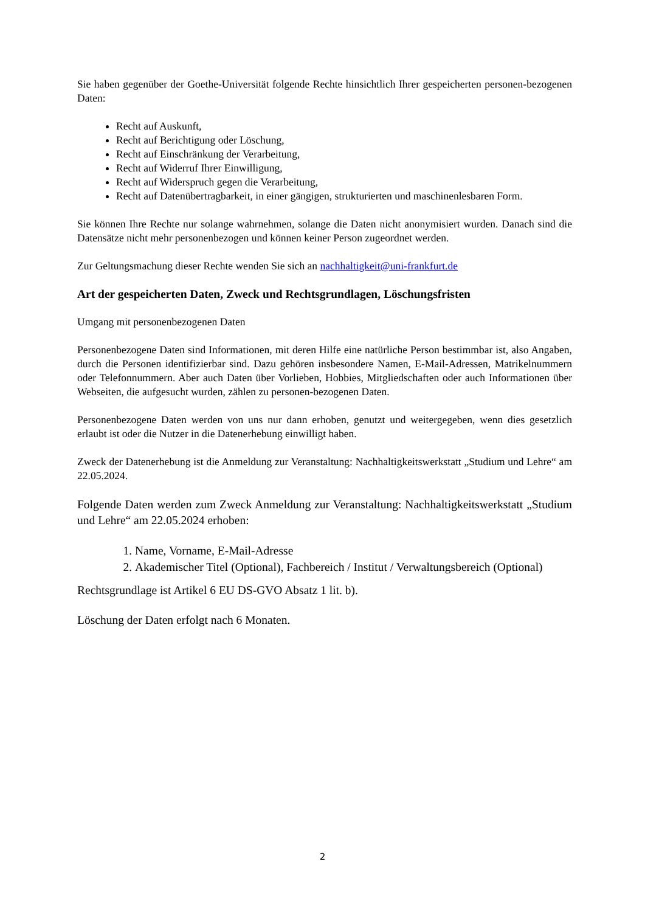Sie haben gegenüber der Goethe-Universität folgende Rechte hinsichtlich Ihrer gespeicherten personen-bezogenen Daten:
Recht auf Auskunft,
Recht auf Berichtigung oder Löschung,
Recht auf Einschränkung der Verarbeitung,
Recht auf Widerruf Ihrer Einwilligung,
Recht auf Widerspruch gegen die Verarbeitung,
Recht auf Datenübertragbarkeit, in einer gängigen, strukturierten und maschinenlesbaren Form.
Sie können Ihre Rechte nur solange wahrnehmen, solange die Daten nicht anonymisiert wurden. Danach sind die Datensätze nicht mehr personenbezogen und können keiner Person zugeordnet werden.
Zur Geltungsmachung dieser Rechte wenden Sie sich an nachhaltigkeit@uni-frankfurt.de
Art der gespeicherten Daten, Zweck und Rechtsgrundlagen, Löschungsfristen
Umgang mit personenbezogenen Daten
Personenbezogene Daten sind Informationen, mit deren Hilfe eine natürliche Person bestimmbar ist, also Angaben, durch die Personen identifizierbar sind. Dazu gehören insbesondere Namen, E-Mail-Adressen, Matrikelnummern oder Telefonnummern. Aber auch Daten über Vorlieben, Hobbies, Mitgliedschaften oder auch Informationen über Webseiten, die aufgesucht wurden, zählen zu personen-bezogenen Daten.
Personenbezogene Daten werden von uns nur dann erhoben, genutzt und weitergegeben, wenn dies gesetzlich erlaubt ist oder die Nutzer in die Datenerhebung einwilligt haben.
Zweck der Datenerhebung ist die Anmeldung zur Veranstaltung: Nachhaltigkeitswerkstatt „Studium und Lehre“ am 22.05.2024.
Folgende Daten werden zum Zweck Anmeldung zur Veranstaltung: Nachhaltigkeitswerkstatt „Studium und Lehre“ am 22.05.2024 erhoben:
1. Name, Vorname, E-Mail-Adresse
2. Akademischer Titel (Optional), Fachbereich / Institut / Verwaltungsbereich (Optional)
Rechtsgrundlage ist Artikel 6 EU DS-GVO Absatz 1 lit. b).
Löschung der Daten erfolgt nach 6 Monaten.
2